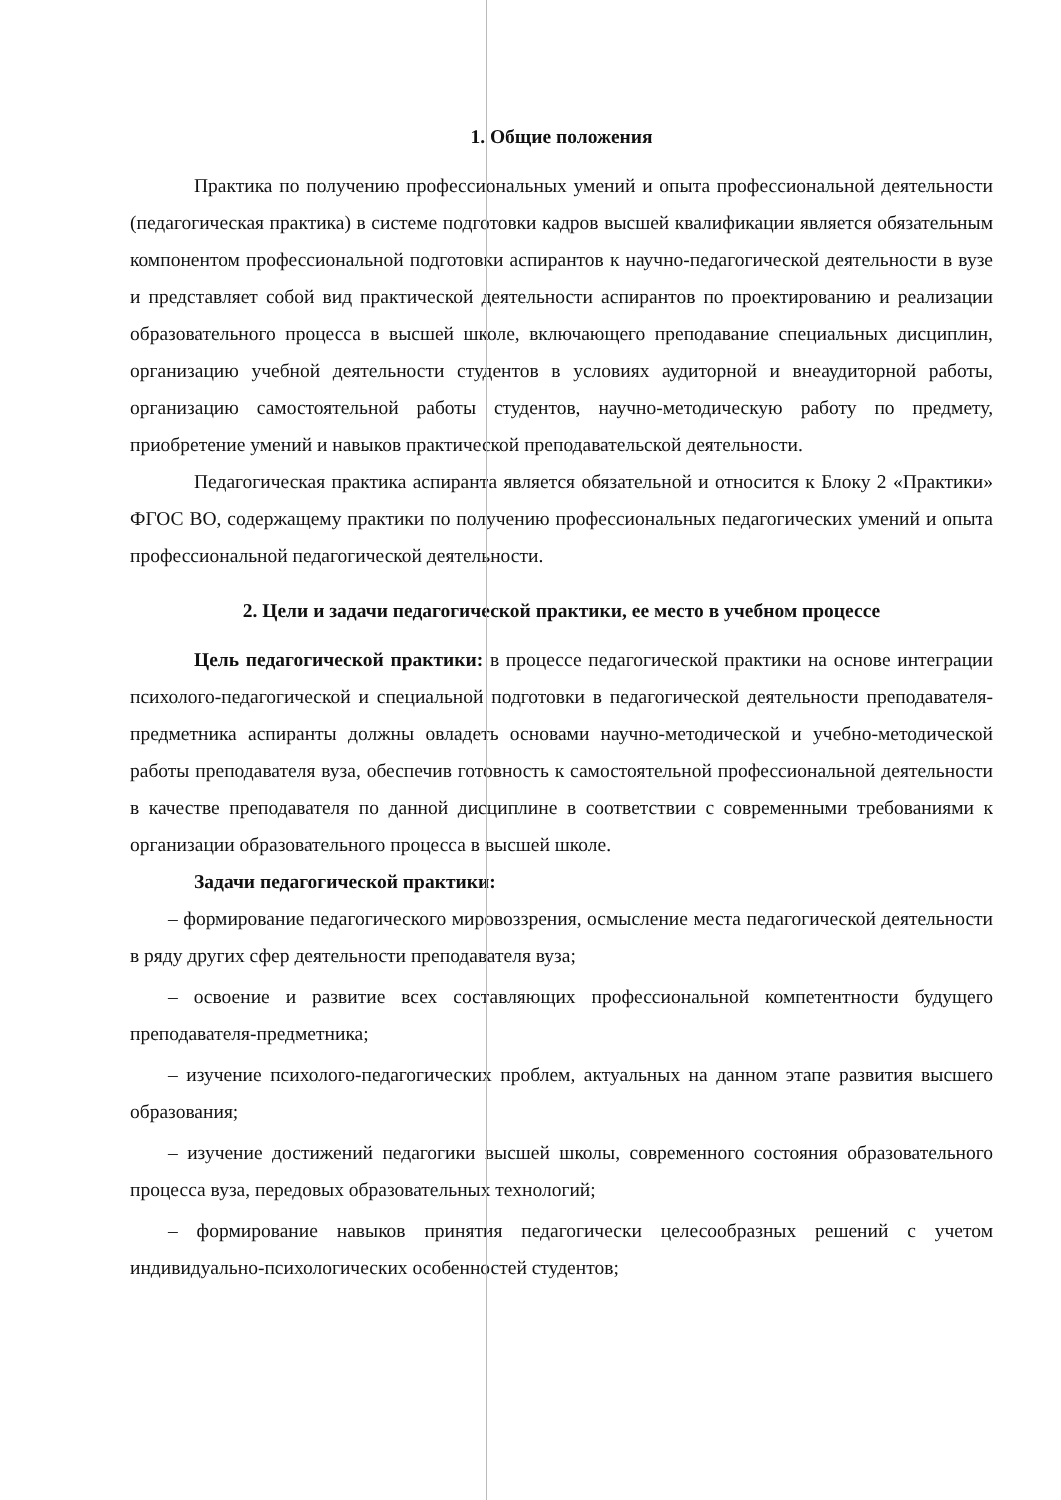1. Общие положения
Практика по получению профессиональных умений и опыта профессиональной деятельности (педагогическая практика) в системе подготовки кадров высшей квалификации является обязательным компонентом профессиональной подготовки аспирантов к научно-педагогической деятельности в вузе и представляет собой вид практической деятельности аспирантов по проектированию и реализации образовательного процесса в высшей школе, включающего преподавание специальных дисциплин, организацию учебной деятельности студентов в условиях аудиторной и внеаудиторной работы, организацию самостоятельной работы студентов, научно-методическую работу по предмету, приобретение умений и навыков практической преподавательской деятельности.
Педагогическая практика аспиранта является обязательной и относится к Блоку 2 «Практики» ФГОС ВО, содержащему практики по получению профессиональных педагогических умений и опыта профессиональной педагогической деятельности.
2. Цели и задачи педагогической практики, ее место в учебном процессе
Цель педагогической практики: в процессе педагогической практики на основе интеграции психолого-педагогической и специальной подготовки в педагогической деятельности преподавателя-предметника аспиранты должны овладеть основами научно-методической и учебно-методической работы преподавателя вуза, обеспечив готовность к самостоятельной профессиональной деятельности в качестве преподавателя по данной дисциплине в соответствии с современными требованиями к организации образовательного процесса в высшей школе.
Задачи педагогической практики:
– формирование педагогического мировоззрения, осмысление места педагогической деятельности в ряду других сфер деятельности преподавателя вуза;
– освоение и развитие всех составляющих профессиональной компетентности будущего преподавателя-предметника;
– изучение психолого-педагогических проблем, актуальных на данном этапе развития высшего образования;
– изучение достижений педагогики высшей школы, современного состояния образовательного процесса вуза, передовых образовательных технологий;
– формирование навыков принятия педагогически целесообразных решений с учетом индивидуально-психологических особенностей студентов;